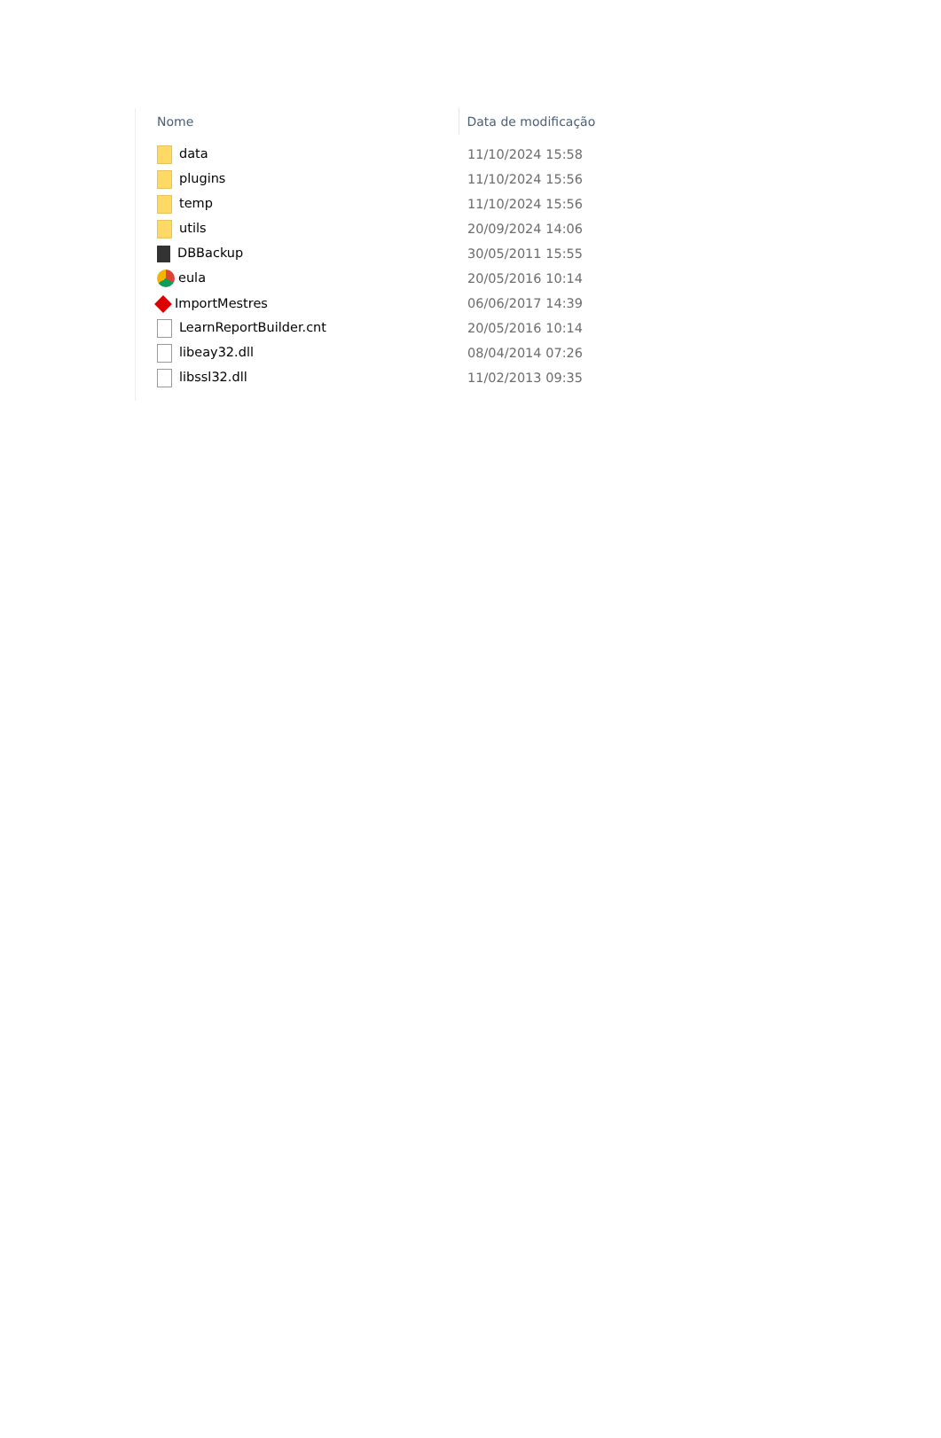| Nome | Data de modificação |
| --- | --- |
| data | 11/10/2024 15:58 |
| plugins | 11/10/2024 15:56 |
| temp | 11/10/2024 15:56 |
| utils | 20/09/2024 14:06 |
| DBBackup | 30/05/2011 15:55 |
| eula | 20/05/2016 10:14 |
| ImportMestres | 06/06/2017 14:39 |
| LearnReportBuilder.cnt | 20/05/2016 10:14 |
| libeay32.dll | 08/04/2014 07:26 |
| libssl32.dll | 11/02/2013 09:35 |